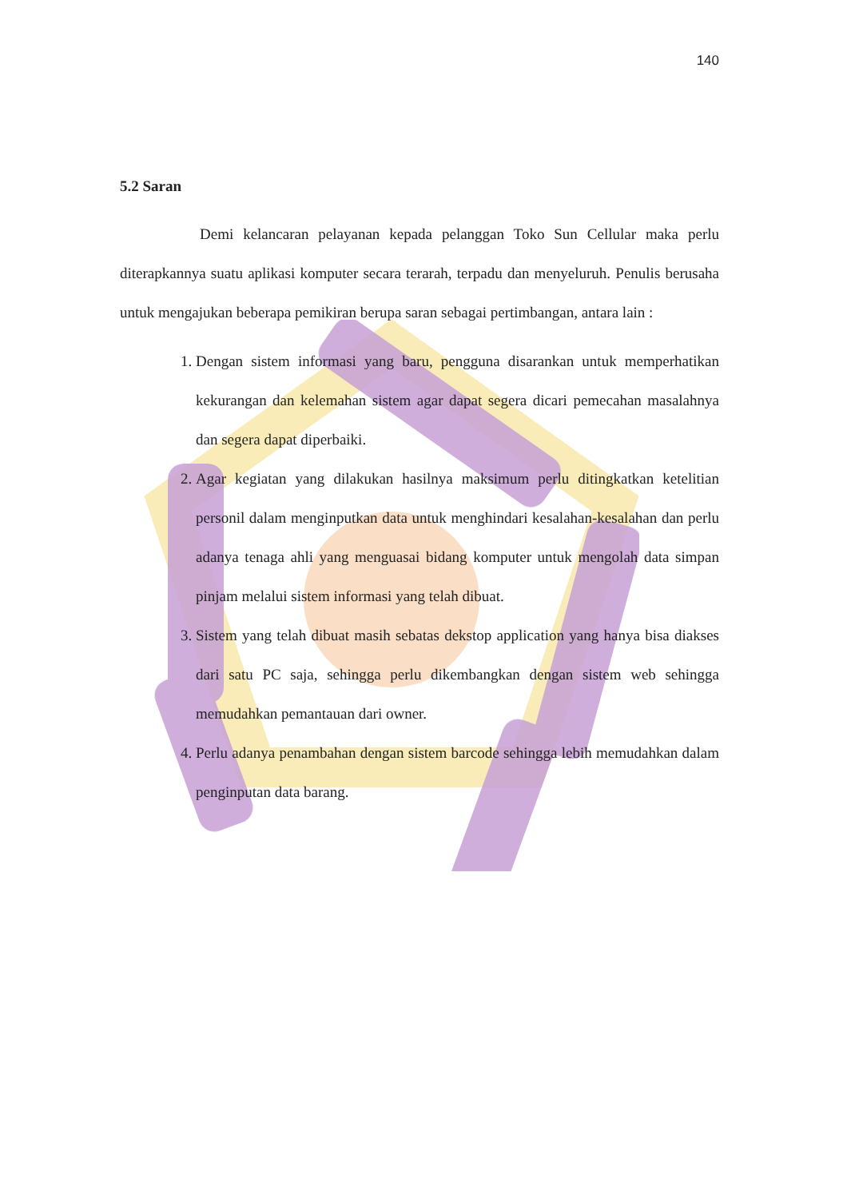140
5.2 Saran
Demi kelancaran pelayanan kepada pelanggan Toko Sun Cellular maka perlu diterapkannya suatu aplikasi komputer secara terarah, terpadu dan menyeluruh. Penulis berusaha untuk mengajukan beberapa pemikiran berupa saran sebagai pertimbangan, antara lain :
1. Dengan sistem informasi yang baru, pengguna disarankan untuk memperhatikan kekurangan dan kelemahan sistem agar dapat segera dicari pemecahan masalahnya dan segera dapat diperbaiki.
2. Agar kegiatan yang dilakukan hasilnya maksimum perlu ditingkatkan ketelitian personil dalam menginputkan data untuk menghindari kesalahan-kesalahan dan perlu adanya tenaga ahli yang menguasai bidang komputer untuk mengolah data simpan pinjam melalui sistem informasi yang telah dibuat.
3. Sistem yang telah dibuat masih sebatas dekstop application yang hanya bisa diakses dari satu PC saja, sehingga perlu dikembangkan dengan sistem web sehingga memudahkan pemantauan dari owner.
4. Perlu adanya penambahan dengan sistem barcode sehingga lebih memudahkan dalam penginputan data barang.